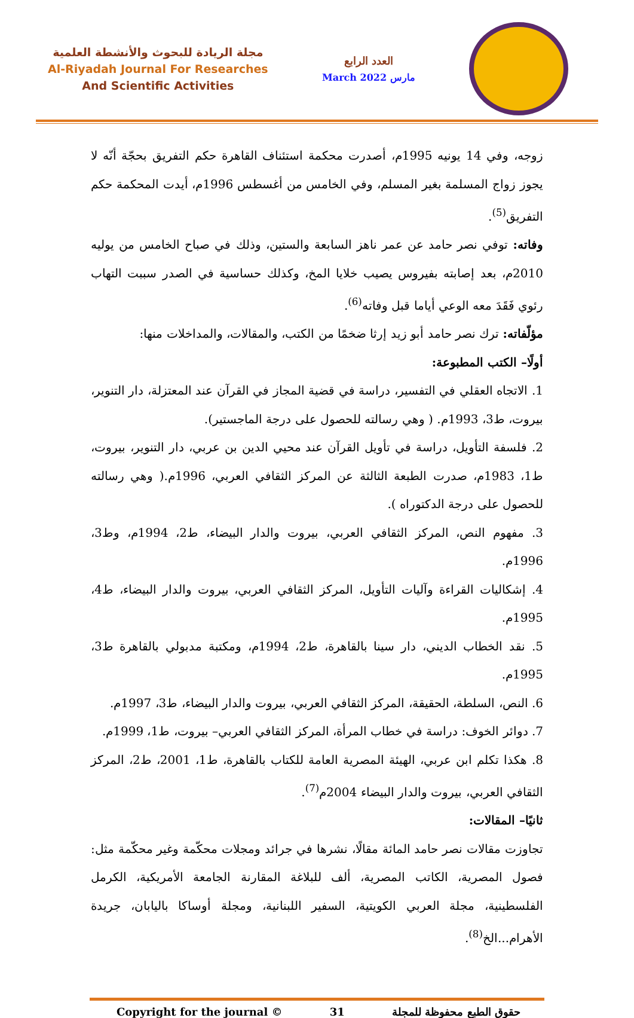مجلة الريادة للبحوث والأنشطة العلمية
Al-Riyadah Journal For Researches
And Scientific Activities
العدد الرابع
March 2022 مارس
زوجه، وفي 14 يونيه 1995م، أصدرت محكمة استئناف القاهرة حكم التفريق بحجّة أنّه لا يجوز زواج المسلمة بغير المسلم، وفي الخامس من أغسطس 1996م، أيدت المحكمة حكم التفريق<sup>(5)</sup>.
وفاته: توفي نصر حامد عن عمر ناهز السابعة والستين، وذلك في صباح الخامس من يوليه 2010م، بعد إصابته بفيروس يصيب خلايا المخ، وكذلك حساسية في الصدر سببت التهاب رئوي فَقَدَ معه الوعي أياما قبل وفاته<sup>(6)</sup>.
مؤلّفاته: ترك نصر حامد أبو زيد إرثا ضخمًا من الكتب، والمقالات، والمداخلات منها:
أولًا– الكتب المطبوعة:
1. الاتجاه العقلي في التفسير، دراسة في قضية المجاز في القرآن عند المعتزلة، دار التنوير، بيروت، ط3، 1993م. ( وهي رسالته للحصول على درجة الماجستير).
2. فلسفة التأويل، دراسة في تأويل القرآن عند محيي الدين بن عربي، دار التنوير، بيروت، ط1، 1983م، صدرت الطبعة الثالثة عن المركز الثقافي العربي، 1996م.( وهي رسالته للحصول على درجة الدكتوراه ).
3. مفهوم النص، المركز الثقافي العربي، بيروت والدار البيضاء، ط2، 1994م، وط3، 1996م.
4. إشكاليات القراءة وآليات التأويل، المركز الثقافي العربي، بيروت والدار البيضاء، ط4، 1995م.
5. نقد الخطاب الديني، دار سينا بالقاهرة، ط2، 1994م، ومكتبة مدبولي بالقاهرة ط3، 1995م.
6. النص، السلطة، الحقيقة، المركز الثقافي العربي، بيروت والدار البيضاء، ط3، 1997م.
7. دوائر الخوف: دراسة في خطاب المرأة، المركز الثقافي العربي– بيروت، ط1، 1999م.
8. هكذا تكلم ابن عربي، الهيئة المصرية العامة للكتاب بالقاهرة، ط1، 2001، ط2، المركز الثقافي العربي، بيروت والدار البيضاء 2004م<sup>(7)</sup>.
ثانيًا– المقالات:
تجاوزت مقالات نصر حامد المائة مقالًا، نشرها في جرائد ومجلات محكّمة وغير محكّمة مثل: فصول المصرية، الكاتب المصرية، ألف للبلاغة المقارنة الجامعة الأمريكية، الكرمل الفلسطينية، مجلة العربي الكويتية، السفير اللبنانية، ومجلة أوساكا باليابان، جريدة الأهرام...الخ<sup>(8)</sup>.
Copyright for the journal © 31 حقوق الطبع محفوظة للمجلة